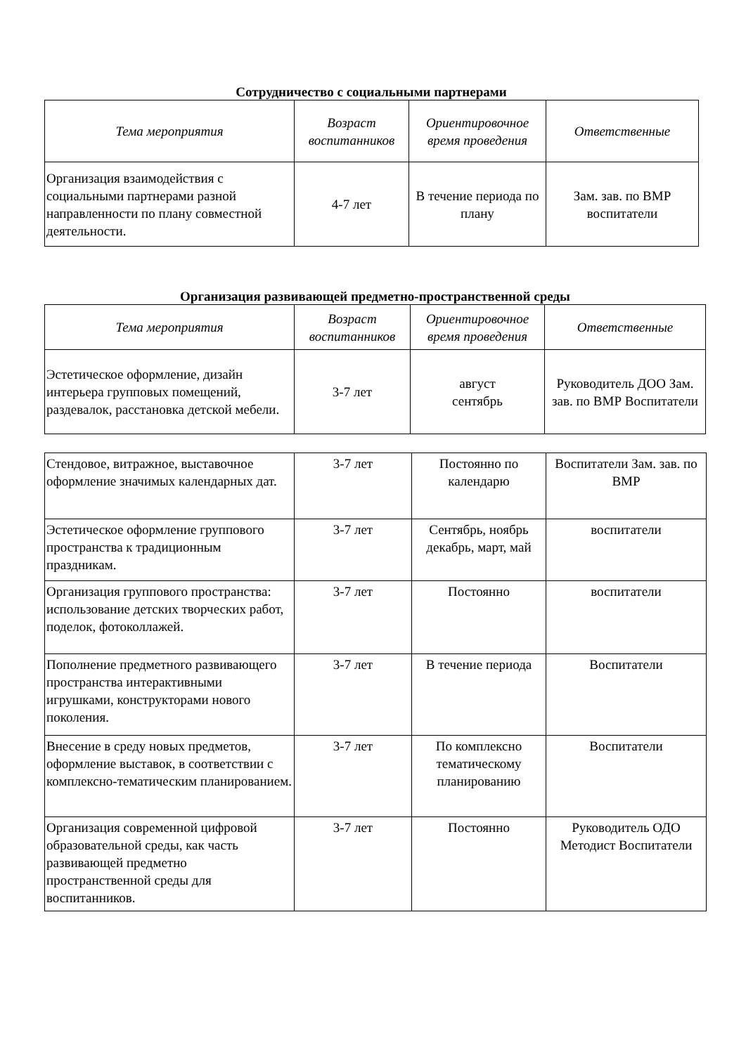Сотрудничество с социальными партнерами
| Тема мероприятия | Возраст воспитанников | Ориентировочное время проведения | Ответственные |
| --- | --- | --- | --- |
| Организация взаимодействия с социальными партнерами разной направленности по плану совместной деятельности. | 4-7 лет | В течение периода по плану | Зам. зав. по ВМР воспитатели |
Организация развивающей предметно-пространственной среды
| Тема мероприятия | Возраст воспитанников | Ориентировочное время проведения | Ответственные |
| --- | --- | --- | --- |
| Эстетическое оформление, дизайн интерьера групповых помещений, раздевалок, расстановка детской мебели. | 3-7 лет | август сентябрь | Руководитель ДОО Зам. зав. по ВМР Воспитатели |
| Стендовое, витражное, выставочное оформление значимых календарных дат. | 3-7 лет | Постоянно по календарю | Воспитатели Зам. зав. по ВМР |
| Эстетическое оформление группового пространства к традиционным праздникам. | 3-7 лет | Сентябрь, ноябрь декабрь, март, май | воспитатели |
| Организация группового пространства: использование детских творческих работ, поделок, фотоколлажей. | 3-7 лет | Постоянно | воспитатели |
| Пополнение предметного развивающего пространства интерактивными игрушками, конструкторами нового поколения. | 3-7 лет | В течение периода | Воспитатели |
| Внесение в среду новых предметов, оформление выставок, в соответствии с комплексно-тематическим планированием. | 3-7 лет | По комплексно тематическому планированию | Воспитатели |
| Организация современной цифровой образовательной среды, как часть развивающей предметно пространственной среды для воспитанников. | 3-7 лет | Постоянно | Руководитель ОДО Методист Воспитатели |